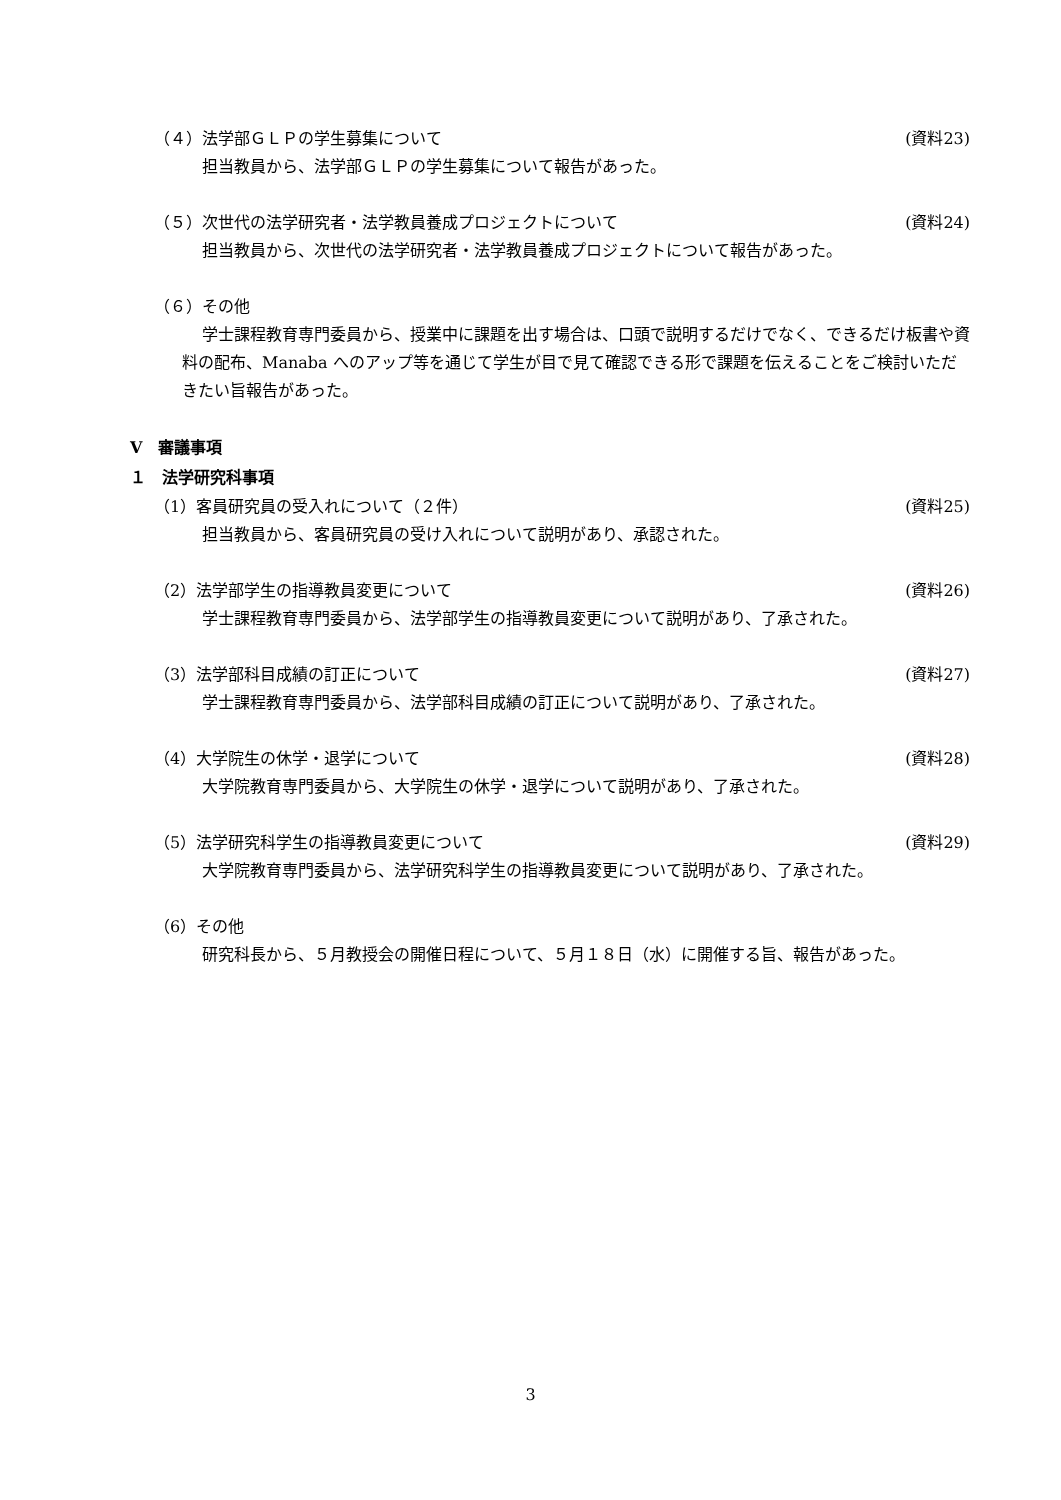（４）法学部ＧＬＰの学生募集について (資料23)
担当教員から、法学部ＧＬＰの学生募集について報告があった。
（５）次世代の法学研究者・法学教員養成プロジェクトについて (資料24)
担当教員から、次世代の法学研究者・法学教員養成プロジェクトについて報告があった。
（６）その他
学士課程教育専門委員から、授業中に課題を出す場合は、口頭で説明するだけでなく、できるだけ板書や資料の配布、Manaba へのアップ等を通じて学生が目で見て確認できる形で課題を伝えることをご検討いただきたい旨報告があった。
Ⅴ　審議事項
１　法学研究科事項
（1）客員研究員の受入れについて（２件） (資料25)
担当教員から、客員研究員の受け入れについて説明があり、承認された。
（2）法学部学生の指導教員変更について (資料26)
学士課程教育専門委員から、法学部学生の指導教員変更について説明があり、了承された。
（3）法学部科目成績の訂正について (資料27)
学士課程教育専門委員から、法学部科目成績の訂正について説明があり、了承された。
（4）大学院生の休学・退学について (資料28)
大学院教育専門委員から、大学院生の休学・退学について説明があり、了承された。
（5）法学研究科学生の指導教員変更について (資料29)
大学院教育専門委員から、法学研究科学生の指導教員変更について説明があり、了承された。
（6）その他
研究科長から、５月教授会の開催日程について、５月１８日（水）に開催する旨、報告があった。
3